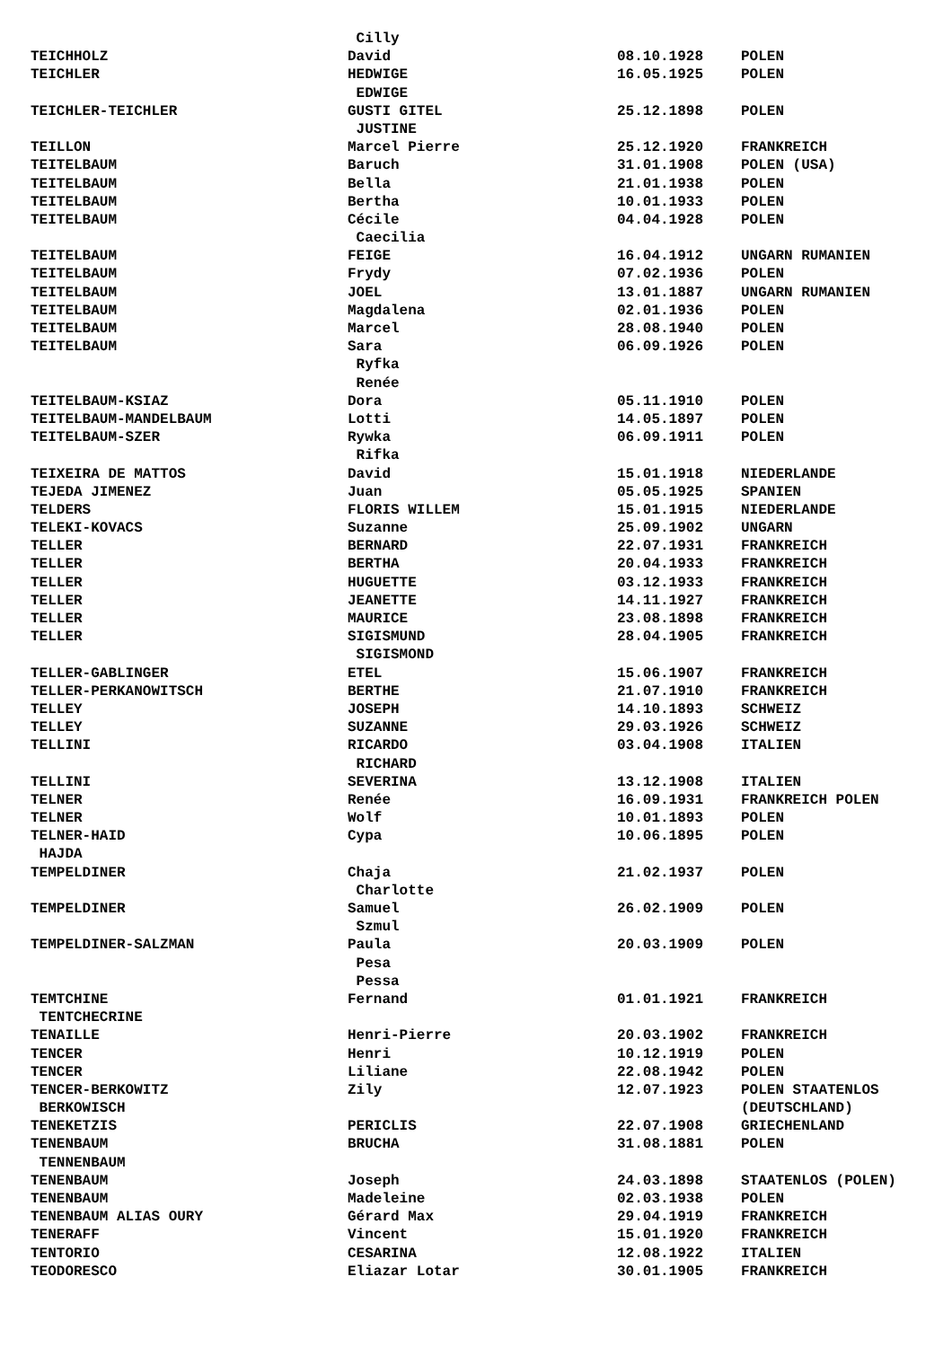| | Cilly | | |
| TEICHHOLZ | David | 08.10.1928 | POLEN |
| TEICHLER | HEDWIGE | 16.05.1925 | POLEN |
| | EDWIGE | | |
| TEICHLER-TEICHLER | GUSTI GITEL | 25.12.1898 | POLEN |
| | JUSTINE | | |
| TEILLON | Marcel Pierre | 25.12.1920 | FRANKREICH |
| TEITELBAUM | Baruch | 31.01.1908 | POLEN (USA) |
| TEITELBAUM | Bella | 21.01.1938 | POLEN |
| TEITELBAUM | Bertha | 10.01.1933 | POLEN |
| TEITELBAUM | Cécile | 04.04.1928 | POLEN |
| | Caecilia | | |
| TEITELBAUM | FEIGE | 16.04.1912 | UNGARN RUMANIEN |
| TEITELBAUM | Frydy | 07.02.1936 | POLEN |
| TEITELBAUM | JOEL | 13.01.1887 | UNGARN RUMANIEN |
| TEITELBAUM | Magdalena | 02.01.1936 | POLEN |
| TEITELBAUM | Marcel | 28.08.1940 | POLEN |
| TEITELBAUM | Sara | 06.09.1926 | POLEN |
| | Ryfka | | |
| | Renée | | |
| TEITELBAUM-KSIAZ | Dora | 05.11.1910 | POLEN |
| TEITELBAUM-MANDELBAUM | Lotti | 14.05.1897 | POLEN |
| TEITELBAUM-SZER | Rywka | 06.09.1911 | POLEN |
| | Rifka | | |
| TEIXEIRA DE MATTOS | David | 15.01.1918 | NIEDERLANDE |
| TEJEDA JIMENEZ | Juan | 05.05.1925 | SPANIEN |
| TELDERS | FLORIS WILLEM | 15.01.1915 | NIEDERLANDE |
| TELEKI-KOVACS | Suzanne | 25.09.1902 | UNGARN |
| TELLER | BERNARD | 22.07.1931 | FRANKREICH |
| TELLER | BERTHA | 20.04.1933 | FRANKREICH |
| TELLER | HUGUETTE | 03.12.1933 | FRANKREICH |
| TELLER | JEANETTE | 14.11.1927 | FRANKREICH |
| TELLER | MAURICE | 23.08.1898 | FRANKREICH |
| TELLER | SIGISMUND | 28.04.1905 | FRANKREICH |
| | SIGISMOND | | |
| TELLER-GABLINGER | ETEL | 15.06.1907 | FRANKREICH |
| TELLER-PERKANOWITSCH | BERTHE | 21.07.1910 | FRANKREICH |
| TELLEY | JOSEPH | 14.10.1893 | SCHWEIZ |
| TELLEY | SUZANNE | 29.03.1926 | SCHWEIZ |
| TELLINI | RICARDO | 03.04.1908 | ITALIEN |
| | RICHARD | | |
| TELLINI | SEVERINA | 13.12.1908 | ITALIEN |
| TELNER | Renée | 16.09.1931 | FRANKREICH POLEN |
| TELNER | Wolf | 10.01.1893 | POLEN |
| TELNER-HAID | Cypa | 10.06.1895 | POLEN |
| HAJDA | | | |
| TEMPELDINER | Chaja | 21.02.1937 | POLEN |
| | Charlotte | | |
| TEMPELDINER | Samuel | 26.02.1909 | POLEN |
| | Szmul | | |
| TEMPELDINER-SALZMAN | Paula | 20.03.1909 | POLEN |
| | Pesa | | |
| | Pessa | | |
| TEMTCHINE | Fernand | 01.01.1921 | FRANKREICH |
| TENTCHECRINE | | | |
| TENAILLE | Henri-Pierre | 20.03.1902 | FRANKREICH |
| TENCER | Henri | 10.12.1919 | POLEN |
| TENCER | Liliane | 22.08.1942 | POLEN |
| TENCER-BERKOWITZ | Zily | 12.07.1923 | POLEN STAATENLOS |
| BERKOWISCH | | | (DEUTSCHLAND) |
| TENEKETZIS | PERICLIS | 22.07.1908 | GRIECHENLAND |
| TENENBAUM | BRUCHA | 31.08.1881 | POLEN |
| TENNENBAUM | | | |
| TENENBAUM | Joseph | 24.03.1898 | STAATENLOS (POLEN) |
| TENENBAUM | Madeleine | 02.03.1938 | POLEN |
| TENENBAUM ALIAS OURY | Gérard Max | 29.04.1919 | FRANKREICH |
| TENERAFF | Vincent | 15.01.1920 | FRANKREICH |
| TENTORIO | CESARINA | 12.08.1922 | ITALIEN |
| TEODORESCO | Eliazar Lotar | 30.01.1905 | FRANKREICH |